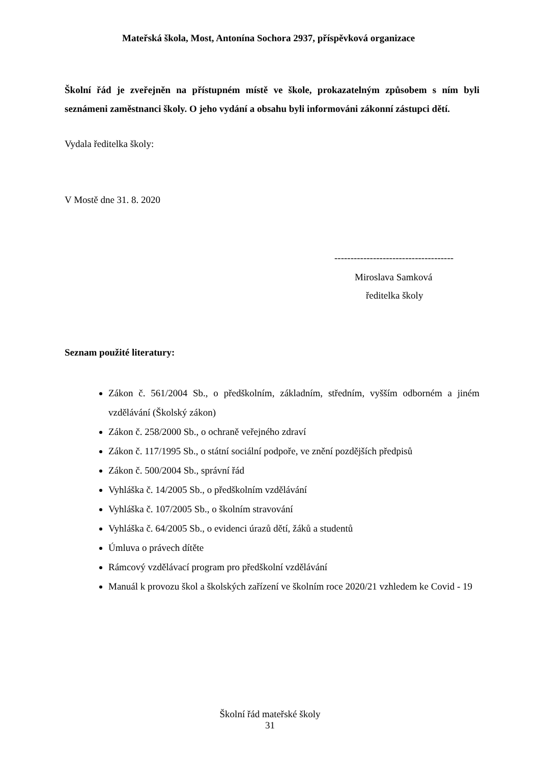Mateřská škola, Most, Antonína Sochora 2937, příspěvková organizace
Školní řád je zveřejněn na přístupném místě ve škole, prokazatelným způsobem s ním byli seznámeni zaměstnanci školy. O jeho vydání a obsahu byli informováni zákonní zástupci dětí.
Vydala ředitelka školy:
V Mostě dne 31. 8. 2020
-------------------------------------
Miroslava Samková
ředitelka školy
Seznam použité literatury:
Zákon č. 561/2004 Sb., o předškolním, základním, středním, vyšším odborném a jiném vzdělávání (Školský zákon)
Zákon č. 258/2000 Sb., o ochraně veřejného zdraví
Zákon č. 117/1995 Sb., o státní sociální podpoře, ve znění pozdějších předpisů
Zákon č. 500/2004 Sb., správní řád
Vyhláška č. 14/2005 Sb., o předškolním vzdělávání
Vyhláška č. 107/2005 Sb., o školním stravování
Vyhláška č. 64/2005 Sb., o evidenci úrazů dětí, žáků a studentů
Úmluva o právech dítěte
Rámcový vzdělávací program pro předškolní vzdělávání
Manuál k provozu škol a školských zařízení ve školním roce 2020/21 vzhledem ke Covid - 19
Školní řád mateřské školy
31